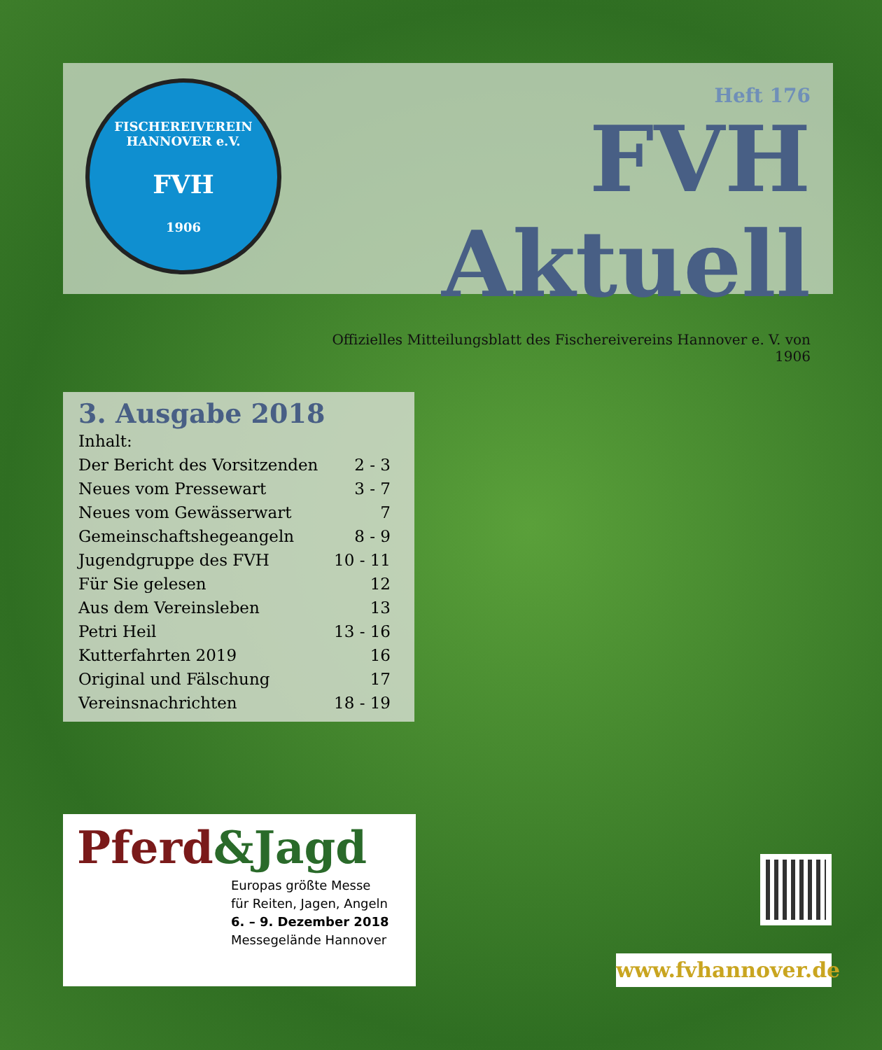FISCHEREIVEREIN HANNOVER e.V.
FVH
1906
Heft 176
FVH Aktuell
Offizielles Mitteilungsblatt des Fischereivereins Hannover e. V. von 1906
3. Ausgabe 2018
| Inhalt: | |
| Der Bericht des Vorsitzenden | 2 - 3 |
| Neues vom Pressewart | 3 - 7 |
| Neues vom Gewässerwart | 7 |
| Gemeinschaftshegeangeln | 8 - 9 |
| Jugendgruppe des FVH | 10 - 11 |
| Für Sie gelesen | 12 |
| Aus dem Vereinsleben | 13 |
| Petri Heil | 13 - 16 |
| Kutterfahrten 2019 | 16 |
| Original und Fälschung | 17 |
| Vereinsnachrichten | 18 - 19 |
Pferd&Jagd
Europas größte Messe
für Reiten, Jagen, Angeln
6. – 9. Dezember 2018
Messegelände Hannover
www.fvhannover.de